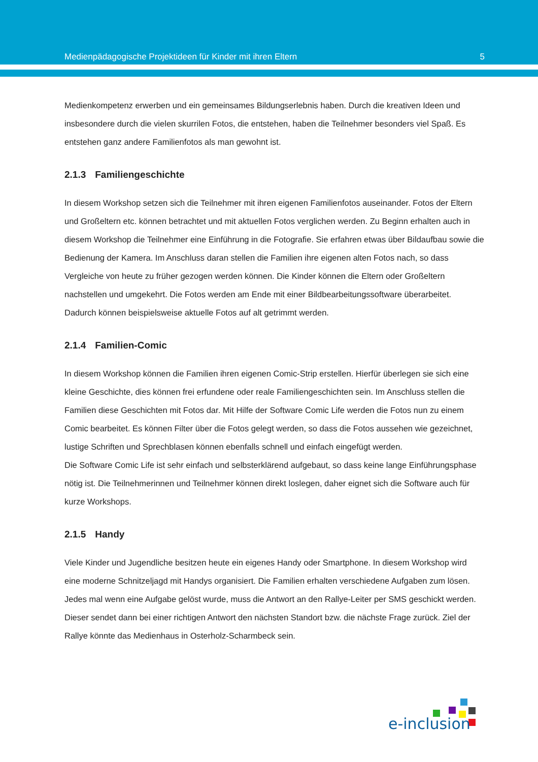Medienpädagogische Projektideen für Kinder mit ihren Eltern 5
Medienkompetenz erwerben und ein gemeinsames Bildungserlebnis haben. Durch die kreativen Ideen und insbesondere durch die vielen skurrilen Fotos, die entstehen, haben die Teilnehmer besonders viel Spaß. Es entstehen ganz andere Familienfotos als man gewohnt ist.
2.1.3 Familiengeschichte
In diesem Workshop setzen sich die Teilnehmer mit ihren eigenen Familienfotos auseinander. Fotos der Eltern und Großeltern etc. können betrachtet und mit aktuellen Fotos verglichen werden. Zu Beginn erhalten auch in diesem Workshop die Teilnehmer eine Einführung in die Fotografie. Sie erfahren etwas über Bildaufbau sowie die Bedienung der Kamera. Im Anschluss daran stellen die Familien ihre eigenen alten Fotos nach, so dass Vergleiche von heute zu früher gezogen werden können. Die Kinder können die Eltern oder Großeltern nachstellen und umgekehrt. Die Fotos werden am Ende mit einer Bildbearbeitungssoftware überarbeitet. Dadurch können beispielsweise aktuelle Fotos auf alt getrimmt werden.
2.1.4 Familien-Comic
In diesem Workshop können die Familien ihren eigenen Comic-Strip erstellen. Hierfür überlegen sie sich eine kleine Geschichte, dies können frei erfundene oder reale Familiengeschichten sein. Im Anschluss stellen die Familien diese Geschichten mit Fotos dar. Mit Hilfe der Software Comic Life werden die Fotos nun zu einem Comic bearbeitet. Es können Filter über die Fotos gelegt werden, so dass die Fotos aussehen wie gezeichnet, lustige Schriften und Sprechblasen können ebenfalls schnell und einfach eingefügt werden.
Die Software Comic Life ist sehr einfach und selbsterklärend aufgebaut, so dass keine lange Einführungsphase nötig ist. Die Teilnehmerinnen und Teilnehmer können direkt loslegen, daher eignet sich die Software auch für kurze Workshops.
2.1.5 Handy
Viele Kinder und Jugendliche besitzen heute ein eigenes Handy oder Smartphone. In diesem Workshop wird eine moderne Schnitzeljagd mit Handys organisiert. Die Familien erhalten verschiedene Aufgaben zum lösen. Jedes mal wenn eine Aufgabe gelöst wurde, muss die Antwort an den Rallye-Leiter per SMS geschickt werden. Dieser sendet dann bei einer richtigen Antwort den nächsten Standort bzw. die nächste Frage zurück. Ziel der Rallye könnte das Medienhaus in Osterholz-Scharmbeck sein.
e-inclusion